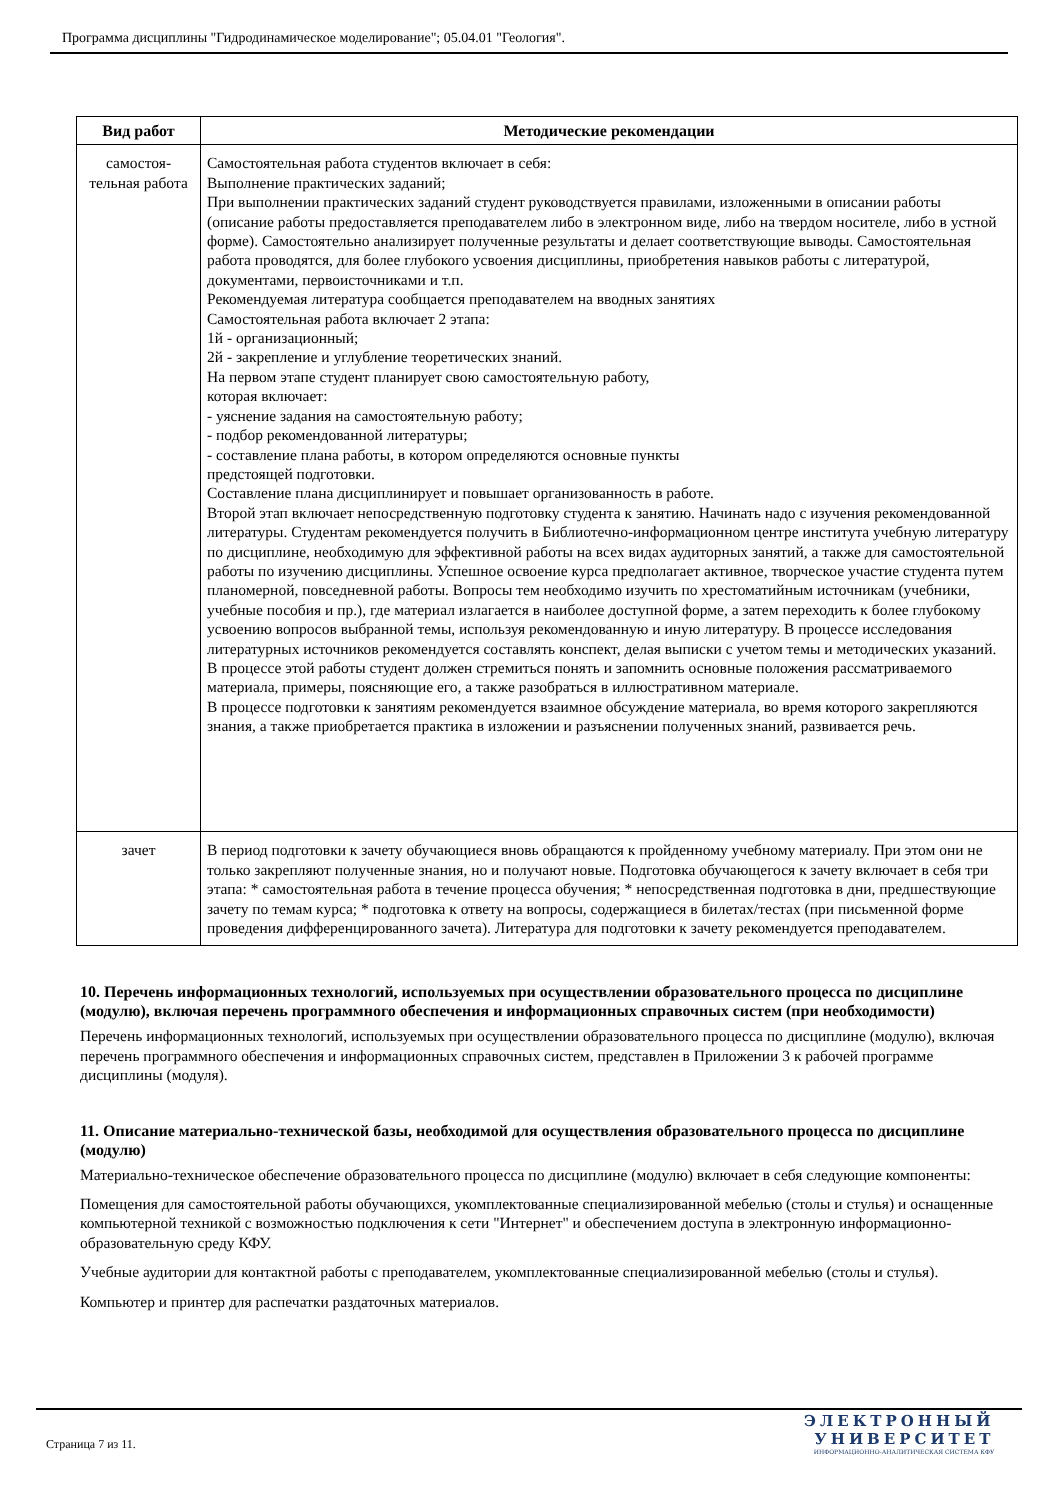Программа дисциплины "Гидродинамическое моделирование"; 05.04.01 "Геология".
| Вид работ | Методические рекомендации |
| --- | --- |
| самостоя- тельная работа | Самостоятельная работа студентов включает в себя: Выполнение практических заданий; При выполнении практических заданий студент руководствуется правилами, изложенными в описании работы (описание работы предоставляется преподавателем либо в электронном виде, либо на твердом носителе, либо в устной форме). Самостоятельно анализирует полученные результаты и делает соответствующие выводы. Самостоятельная работа проводятся, для более глубокого усвоения дисциплины, приобретения навыков работы с литературой, документами, первоисточниками и т.п. Рекомендуемая литература сообщается преподавателем на вводных занятиях Самостоятельная работа включает 2 этапа: 1й - организационный; 2й - закрепление и углубление теоретических знаний. На первом этапе студент планирует свою самостоятельную работу, которая включает: - уяснение задания на самостоятельную работу; - подбор рекомендованной литературы; - составление плана работы, в котором определяются основные пункты предстоящей подготовки. Составление плана дисциплинирует и повышает организованность в работе. Второй этап включает непосредственную подготовку студента к занятию. Начинать надо с изучения рекомендованной литературы. Студентам рекомендуется получить в Библиотечно-информационном центре института учебную литературу по дисциплине, необходимую для эффективной работы на всех видах аудиторных занятий, а также для самостоятельной работы по изучению дисциплины. Успешное освоение курса предполагает активное, творческое участие студента путем планомерной, повседневной работы. Вопросы тем необходимо изучить по хрестоматийным источникам (учебники, учебные пособия и пр.), где материал излагается в наиболее доступной форме, а затем переходить к более глубокому усвоению вопросов выбранной темы, используя рекомендованную и иную литературу. В процессе исследования литературных источников рекомендуется составлять конспект, делая выписки с учетом темы и методических указаний. В процессе этой работы студент должен стремиться понять и запомнить основные положения рассматриваемого материала, примеры, поясняющие его, а также разобраться в иллюстративном материале. В процессе подготовки к занятиям рекомендуется взаимное обсуждение материала, во время которого закрепляются знания, а также приобретается практика в изложении и разъяснении полученных знаний, развивается речь. |
| зачет | В период подготовки к зачету обучающиеся вновь обращаются к пройденному учебному материалу. При этом они не только закрепляют полученные знания, но и получают новые. Подготовка обучающегося к зачету включает в себя три этапа: * самостоятельная работа в течение процесса обучения; * непосредственная подготовка в дни, предшествующие зачету по темам курса; * подготовка к ответу на вопросы, содержащиеся в билетах/тестах (при письменной форме проведения дифференцированного зачета). Литература для подготовки к зачету рекомендуется преподавателем. |
10. Перечень информационных технологий, используемых при осуществлении образовательного процесса по дисциплине (модулю), включая перечень программного обеспечения и информационных справочных систем (при необходимости)
Перечень информационных технологий, используемых при осуществлении образовательного процесса по дисциплине (модулю), включая перечень программного обеспечения и информационных справочных систем, представлен в Приложении 3 к рабочей программе дисциплины (модуля).
11. Описание материально-технической базы, необходимой для осуществления образовательного процесса по дисциплине (модулю)
Материально-техническое обеспечение образовательного процесса по дисциплине (модулю) включает в себя следующие компоненты:
Помещения для самостоятельной работы обучающихся, укомплектованные специализированной мебелью (столы и стулья) и оснащенные компьютерной техникой с возможностью подключения к сети "Интернет" и обеспечением доступа в электронную информационно-образовательную среду КФУ.
Учебные аудитории для контактной работы с преподавателем, укомплектованные специализированной мебелью (столы и стулья).
Компьютер и принтер для распечатки раздаточных материалов.
Страница 7 из 11.
ЭЛЕКТРОННЫЙ
УНИВЕРСИТЕТ
ИНФОРМАЦИОННО-АНАЛИТИЧЕСКАЯ СИСТЕМА КФУ